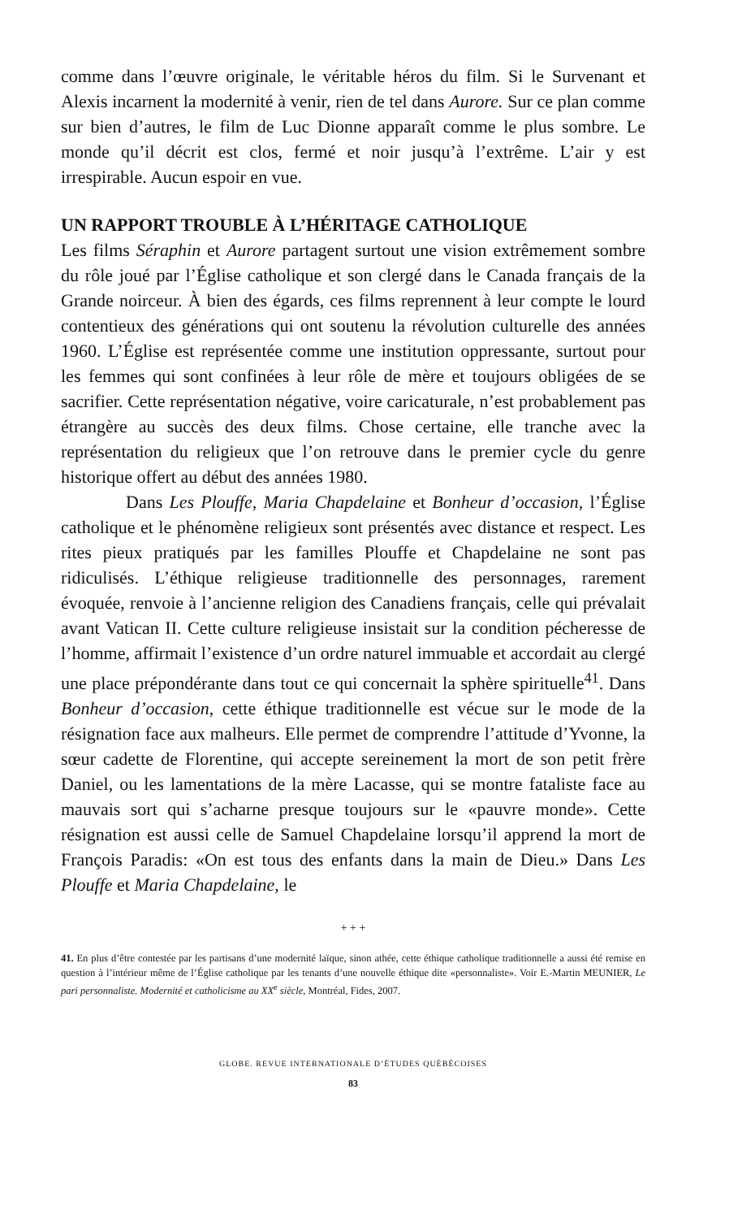comme dans l’œuvre originale, le véritable héros du film. Si le Survenant et Alexis incarnent la modernité à venir, rien de tel dans Aurore. Sur ce plan comme sur bien d’autres, le film de Luc Dionne apparaît comme le plus sombre. Le monde qu’il décrit est clos, fermé et noir jusqu’à l’extrême. L’air y est irrespirable. Aucun espoir en vue.
UN RAPPORT TROUBLE À L’HÉRITAGE CATHOLIQUE
Les films Séraphin et Aurore partagent surtout une vision extrêmement sombre du rôle joué par l’Église catholique et son clergé dans le Canada français de la Grande noirceur. À bien des égards, ces films reprennent à leur compte le lourd contentieux des générations qui ont soutenu la révolution culturelle des années 1960. L’Église est représentée comme une institution oppressante, surtout pour les femmes qui sont confinées à leur rôle de mère et toujours obligées de se sacrifier. Cette représentation négative, voire caricaturale, n’est probablement pas étrangère au succès des deux films. Chose certaine, elle tranche avec la représentation du religieux que l’on retrouve dans le premier cycle du genre historique offert au début des années 1980.
Dans Les Plouffe, Maria Chapdelaine et Bonheur d’occasion, l’Église catholique et le phénomène religieux sont présentés avec distance et respect. Les rites pieux pratiqués par les familles Plouffe et Chapdelaine ne sont pas ridiculisés. L’éthique religieuse traditionnelle des personnages, rarement évoquée, renvoie à l’ancienne religion des Canadiens français, celle qui prévalait avant Vatican II. Cette culture religieuse insistait sur la condition pécheresse de l’homme, affirmait l’existence d’un ordre naturel immuable et accordait au clergé une place prépondérante dans tout ce qui concernait la sphère spirituelle<sup>41</sup>. Dans Bonheur d’occasion, cette éthique traditionnelle est vécue sur le mode de la résignation face aux malheurs. Elle permet de comprendre l’attitude d’Yvonne, la sœur cadette de Florentine, qui accepte sereinement la mort de son petit frère Daniel, ou les lamentations de la mère Lacasse, qui se montre fataliste face au mauvais sort qui s’acharne presque toujours sur le «pauvre monde». Cette résignation est aussi celle de Samuel Chapdelaine lorsqu’il apprend la mort de François Paradis: «On est tous des enfants dans la main de Dieu.» Dans Les Plouffe et Maria Chapdelaine, le
+ + +
41. En plus d’être contestée par les partisans d’une modernité laïque, sinon athée, cette éthique catholique traditionnelle a aussi été remise en question à l’intérieur même de l’Église catholique par les tenants d’une nouvelle éthique dite «personnaliste». Voir E.-Martin MEUNIER, Le pari personnaliste. Modernité et catholicisme au XX<sup>e</sup> siècle, Montréal, Fides, 2007.
GLOBE. REVUE INTERNATIONALE D’ÉTUDES QUÉBÉCOISES
83